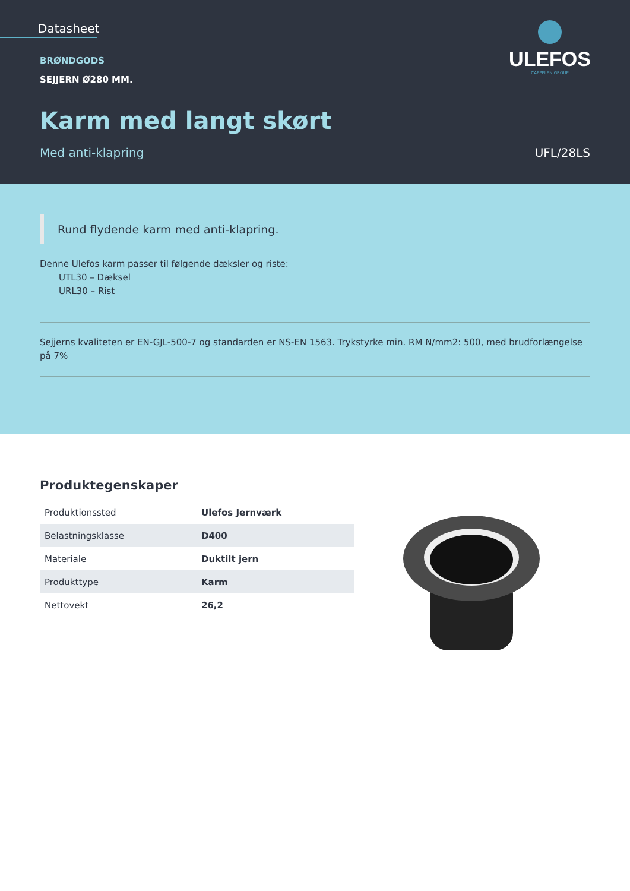Datasheet
ULEFOS
CAPPELEN GROUP
BRØNDGODS
SEJJERN Ø280 MM.
Karm med langt skørt
Med anti-klapring UFL/28LS
Rund flydende karm med anti-klapring.
Denne Ulefos karm passer til følgende dæksler og riste:
UTL30 – Dæksel
URL30 – Rist
Sejjerns kvaliteten er EN-GJL-500-7 og standarden er NS-EN 1563. Trykstyrke min. RM N/mm2: 500, med brudforlængelse på 7%
Produktegenskaper
| Produktionssted | Ulefos Jernværk |
| Belastningsklasse | D400 |
| Materiale | Duktilt jern |
| Produkttype | Karm |
| Nettovekt | 26,2 |